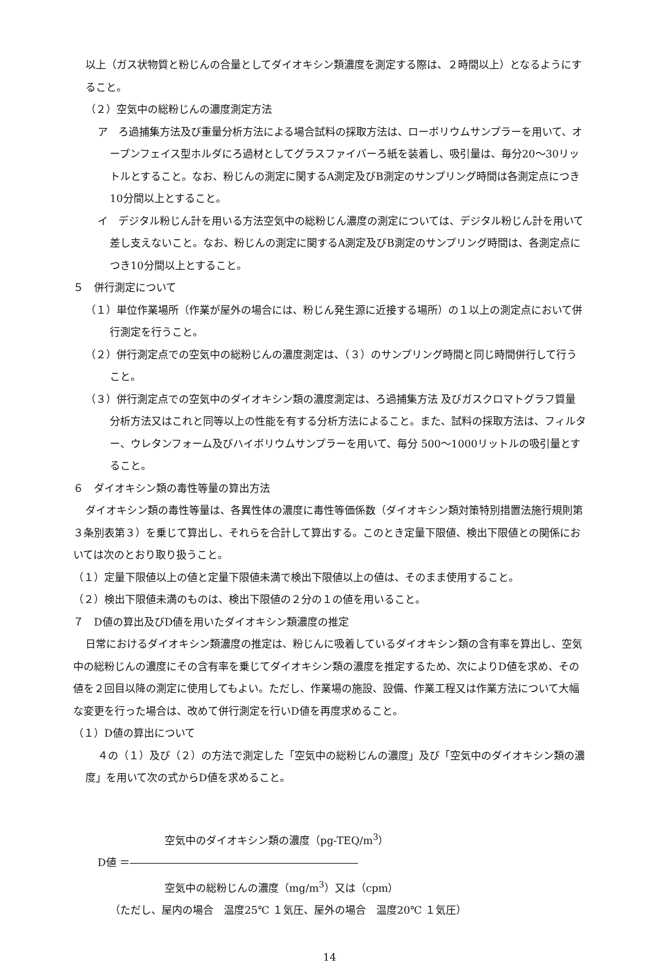以上（ガス状物質と粉じんの合量としてダイオキシン類濃度を測定する際は、２時間以上）となるようにすること。
（２）空気中の総粉じんの濃度測定方法
ア　ろ過捕集方法及び重量分析方法による場合試料の採取方法は、ローボリウムサンプラーを用いて、オープンフェイス型ホルダにろ過材としてグラスファイバーろ紙を装着し、吸引量は、毎分20～30リットルとすること。なお、粉じんの測定に関するA測定及びB測定のサンプリング時間は各測定点につき10分間以上とすること。
イ　デジタル粉じん計を用いる方法空気中の総粉じん濃度の測定については、デジタル粉じん計を用いて差し支えないこと。なお、粉じんの測定に関するA測定及びB測定のサンプリング時間は、各測定点につき10分間以上とすること。
５　併行測定について
（１）単位作業場所（作業が屋外の場合には、粉じん発生源に近接する場所）の１以上の測定点において併行測定を行うこと。
（２）併行測定点での空気中の総粉じんの濃度測定は、（３）のサンプリング時間と同じ時間併行して行うこと。
（３）併行測定点での空気中のダイオキシン類の濃度測定は、ろ過捕集方法 及びガスクロマトグラフ質量分析方法又はこれと同等以上の性能を有する分析方法によること。また、試料の採取方法は、フィルター、ウレタンフォーム及びハイボリウムサンプラーを用いて、毎分 500～1000リットルの吸引量とすること。
６　ダイオキシン類の毒性等量の算出方法
ダイオキシン類の毒性等量は、各異性体の濃度に毒性等価係数（ダイオキシン類対策特別措置法施行規則第３条別表第３）を乗じて算出し、それらを合計して算出する。このとき定量下限値、検出下限値との関係においては次のとおり取り扱うこと。
（１）定量下限値以上の値と定量下限値未満で検出下限値以上の値は、そのまま使用すること。
（２）検出下限値未満のものは、検出下限値の２分の１の値を用いること。
７　D値の算出及びD値を用いたダイオキシン類濃度の推定
日常におけるダイオキシン類濃度の推定は、粉じんに吸着しているダイオキシン類の含有率を算出し、空気中の総粉じんの濃度にその含有率を乗じてダイオキシン類の濃度を推定するため、次によりD値を求め、その値を２回目以降の測定に使用してもよい。ただし、作業場の施設、設備、作業工程又は作業方法について大幅な変更を行った場合は、改めて併行測定を行いD値を再度求めること。
（１）D値の算出について
４の（１）及び（２）の方法で測定した「空気中の総粉じんの濃度」及び「空気中のダイオキシン類の濃度」を用いて次の式からD値を求めること。
空気中のダイオキシン類の濃度（pg-TEQ/m<sup>3</sup>）
D値 ＝――――――――――――――――――――――
空気中の総粉じんの濃度（mg/m<sup>3</sup>）又は（cpm）
（ただし、屋内の場合　温度25℃ １気圧、屋外の場合　温度20℃ １気圧）
14